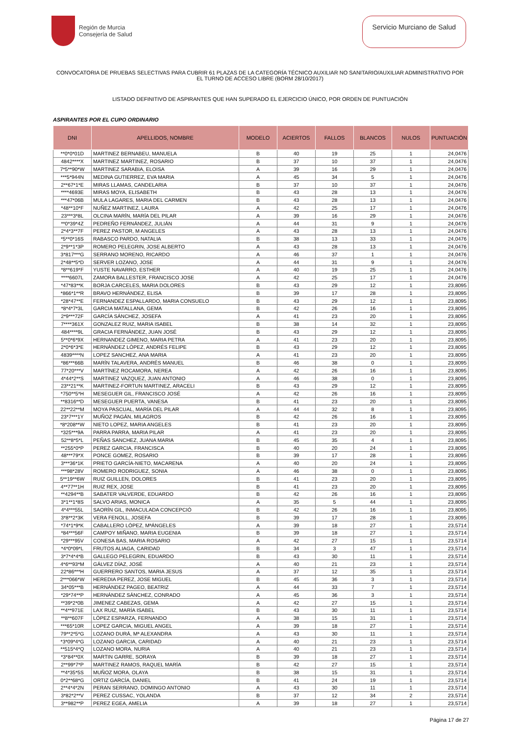Región de Murcia
Consejería de Salud
Servicio Murciano de Salud
CONVOCATORIA DE PRUEBAS SELECTIVAS PARA CUBRIR 61 PLAZAS DE LA CATEGORÍA TÉCNICO AUXILIAR NO SANITARIO/AUXILIAR ADMINISTRATIVO POR EL TURNO DE ACCESO LIBRE (BORM 28/10/2017)
LISTADO DEFINITIVO DE ASPIRANTES QUE HAN SUPERADO EL EJERCICIO ÚNICO, POR ORDEN DE PUNTUACIÓN
ASPIRANTES POR EL CUPO ORDINARIO
| DNI | APELLIDOS, NOMBRE | MODELO | ACIERTOS | FALLOS | BLANCOS | NULOS | PUNTUACIÓN |
| --- | --- | --- | --- | --- | --- | --- | --- |
| **0*0*01D | MARTINEZ BERNABEU, MANUELA | B | 40 | 19 | 25 | 1 | 24,0476 |
| 4842****X | MARTINEZ MARTINEZ, ROSARIO | B | 37 | 10 | 37 | 1 | 24,0476 |
| 7*5**90*W | MARTINEZ SARABIA, ELOISA | A | 39 | 16 | 29 | 1 | 24,0476 |
| ***5*944N | MEDINA GUTIERREZ, EVA MARIA | A | 45 | 34 | 5 | 1 | 24,0476 |
| 2**67*1*E | MIRAS LLAMAS, CANDELARIA | B | 37 | 10 | 37 | 1 | 24,0476 |
| ****4693E | MIRAS MOYA, ELISABETH | B | 43 | 28 | 13 | 1 | 24,0476 |
| ***47*06B | MULA LAGARES, MARIA DEL CARMEN | B | 43 | 28 | 13 | 1 | 24,0476 |
| *48**10*F | NUÑEZ MARTINEZ, LAURA | A | 42 | 25 | 17 | 1 | 24,0476 |
| 23***3*8L | OLCINA MARÍN, MARÍA DEL PILAR | A | 39 | 16 | 29 | 1 | 24,0476 |
| **0*39*4Z | PEDREÑO FERNÁNDEZ, JULIÁN | A | 44 | 31 | 9 | 1 | 24,0476 |
| 2*4*3**7F | PEREZ PASTOR, M ANGELES | A | 43 | 28 | 13 | 1 | 24,0476 |
| *5**0*16S | RABASCO PARDO, NATALIA | B | 38 | 13 | 33 | 1 | 24,0476 |
| 2*9**1*3P | ROMERO PELEGRIN, JOSE ALBERTO | A | 43 | 28 | 13 | 1 | 24,0476 |
| 3*817***G | SERRANO MORENO, RICARDO | A | 46 | 37 | 1 | 1 | 24,0476 |
| 2*48**5*D | SERVER LOZANO, JOSE | A | 44 | 31 | 9 | 1 | 24,0476 |
| *8**619*F | YUSTE NAVARRO, ESTHER | A | 40 | 19 | 25 | 1 | 24,0476 |
| ****6607L | ZAMORA BALLESTER, FRANCISCO JOSE | A | 42 | 25 | 17 | 1 | 24,0476 |
| *47*83**K | BORJA CARCELES, MARIA DOLORES | B | 43 | 29 | 12 | 1 | 23,8095 |
| *866*1**R | BRAVO HERNÁNDEZ, ELISA | B | 39 | 17 | 28 | 1 | 23,8095 |
| *28*47**E | FERNANDEZ ESPALLARDO, MARIA CONSUELO | B | 43 | 29 | 12 | 1 | 23,8095 |
| *8*4*7*3L | GARCIA MATALLANA, GEMA | B | 42 | 26 | 16 | 1 | 23,8095 |
| 2*9***72F | GARCÍA SÁNCHEZ, JOSEFA | A | 41 | 23 | 20 | 1 | 23,8095 |
| 7****361X | GONZALEZ RUIZ, MARIA ISABEL | B | 38 | 14 | 32 | 1 | 23,8095 |
| 484****9L | GRACIA FERNÁNDEZ, JUAN JOSÉ | B | 43 | 29 | 12 | 1 | 23,8095 |
| 5**0*6*9X | HERNANDEZ GIMENO, MARIA PETRA | A | 41 | 23 | 20 | 1 | 23,8095 |
| 2*0*6*3*E | HERNÁNDEZ LÓPEZ, ANDRÉS FELIPE | B | 43 | 29 | 12 | 1 | 23,8095 |
| 4839****N | LOPEZ SANCHEZ, ANA MARIA | A | 41 | 23 | 20 | 1 | 23,8095 |
| *86***66B | MARÍN TALAVERA, ANDRÉS MANUEL | B | 46 | 38 | 0 | 1 | 23,8095 |
| 77*20***V | MARTÍNEZ ROCAMORA, NEREA | A | 42 | 26 | 16 | 1 | 23,8095 |
| 4*44*2**S | MARTINEZ VAZQUEZ, JUAN ANTONIO | A | 46 | 38 | 0 | 1 | 23,8095 |
| 23**21**K | MARTINEZ-FORTUN MARTINEZ, ARACELI | B | 43 | 29 | 12 | 1 | 23,8095 |
| *750**5*H | MESEGUER GIL, FRANCISCO JOSÉ | A | 42 | 26 | 16 | 1 | 23,8095 |
| **8316**D | MESEGUER PUERTA, VANESA | B | 41 | 23 | 20 | 1 | 23,8095 |
| 22**22**M | MOYA PASCUAL, MARÍA DEL PILAR | A | 44 | 32 | 8 | 1 | 23,8095 |
| 23*7***1Y | MUÑOZ PAGÁN, MILAGROS | B | 42 | 26 | 16 | 1 | 23,8095 |
| *8*208**W | NIETO LOPEZ, MARIA ANGELES | B | 41 | 23 | 20 | 1 | 23,8095 |
| *325***9A | PARRA PARRA, MARIA PILAR | A | 41 | 23 | 20 | 1 | 23,8095 |
| 52**8*5*L | PEÑAS SANCHEZ, JUANA MARIA | B | 45 | 35 | 4 | 1 | 23,8095 |
| **255*0*P | PEREZ GARCIA, FRANCISCA | B | 40 | 20 | 24 | 1 | 23,8095 |
| 48***79*X | PONCE GOMEZ, ROSARIO | B | 39 | 17 | 28 | 1 | 23,8095 |
| 3***36*1K | PRIETO GARCÍA-NIETO, MACARENA | A | 40 | 20 | 24 | 1 | 23,8095 |
| ***98*28V | ROMERO RODRIGUEZ, SONIA | A | 46 | 38 | 0 | 1 | 23,8095 |
| 5**19**6W | RUIZ GUILLEN, DOLORES | B | 41 | 23 | 20 | 1 | 23,8095 |
| 4**77**1H | RUIZ REX, JOSE | B | 41 | 23 | 20 | 1 | 23,8095 |
| **4294**B | SABATER VALVERDE, EDUARDO | B | 42 | 26 | 16 | 1 | 23,8095 |
| 3*1**1*8S | SALVO ARIAS, MONICA | A | 35 | 5 | 44 | 1 | 23,8095 |
| 4*4***55L | SAORÍN GIL, INMACULADA CONCEPCIÓ | B | 42 | 26 | 16 | 1 | 23,8095 |
| 3*8**2*3K | VERA FENOLL, JOSEFA | B | 39 | 17 | 28 | 1 | 23,8095 |
| *74*1*9*K | CABALLERO LÓPEZ, MªÁNGELES | A | 39 | 18 | 27 | 1 | 23,5714 |
| *84***56F | CAMPOY MIÑANO, MARIA EUGENIA | B | 39 | 18 | 27 | 1 | 23,5714 |
| *29***95V | CONESA BAS, MARIA ROSARIO | A | 42 | 27 | 15 | 1 | 23,5714 |
| *4*0*09*L | FRUTOS ALIAGA, CARIDAD | B | 34 | 3 | 47 | 1 | 23,5714 |
| 3*7*4*4*B | GALLEGO PELEGRIN, EDUARDO | B | 43 | 30 | 11 | 1 | 23,5714 |
| 4*6**93*M | GÁLVEZ DÍAZ, JOSÉ | A | 40 | 21 | 23 | 1 | 23,5714 |
| 22*86***H | GUERRERO SANTOS, MARIA JESUS | A | 37 | 12 | 35 | 1 | 23,5714 |
| 2***066*W | HEREDIA PEREZ, JOSE MIGUEL | B | 45 | 36 | 3 | 1 | 23,5714 |
| 34*05***B | HERNÁNDEZ PAGEO, BEATRIZ | A | 44 | 33 | 7 | 1 | 23,5714 |
| *29*74**P | HERNÁNDEZ SÁNCHEZ, CONRADO | A | 45 | 36 | 3 | 1 | 23,5714 |
| **39*2*0B | JIMENEZ CABEZAS, GEMA | A | 42 | 27 | 15 | 1 | 23,5714 |
| **4**971E | LAX RUIZ, MARÍA ISABEL | B | 43 | 30 | 11 | 1 | 23,5714 |
| **8**607F | LÓPEZ ESPARZA, FERNANDO | A | 38 | 15 | 31 | 1 | 23,5714 |
| ***65*10R | LOPEZ GARCIA, MIGUEL ANGEL | A | 39 | 18 | 27 | 1 | 23,5714 |
| 79**2*5*G | LOZANO DURÁ, Mª ALEXANDRA | A | 43 | 30 | 11 | 1 | 23,5714 |
| *3*09*4*G | LOZANO GARCIA, CARIDAD | A | 40 | 21 | 23 | 1 | 23,5714 |
| **515*4*Q | LOZANO MORA, NURIA | A | 40 | 21 | 23 | 1 | 23,5714 |
| *3*84**0X | MARTIN GARRE, SORAYA | B | 39 | 18 | 27 | 1 | 23,5714 |
| 2**99*7*P | MARTINEZ RAMOS, RAQUEL MARÍA | B | 42 | 27 | 15 | 1 | 23,5714 |
| **4*35*5S | MUÑOZ MORA, OLAYA | B | 38 | 15 | 31 | 1 | 23,5714 |
| 0*2**68*G | ORTIZ GARCÍA, DANIEL | B | 41 | 24 | 19 | 1 | 23,5714 |
| 2**4*4*2N | PERAN SERRANO, DOMINGO ANTONIO | A | 43 | 30 | 11 | 1 | 23,5714 |
| 3*82*2**V | PEREZ CUSSAC, YOLANDA | B | 37 | 12 | 34 | 2 | 23,5714 |
| 3**982**P | PEREZ EGEA, AMELIA | A | 39 | 18 | 27 | 1 | 23,5714 |
Página 17 de 27